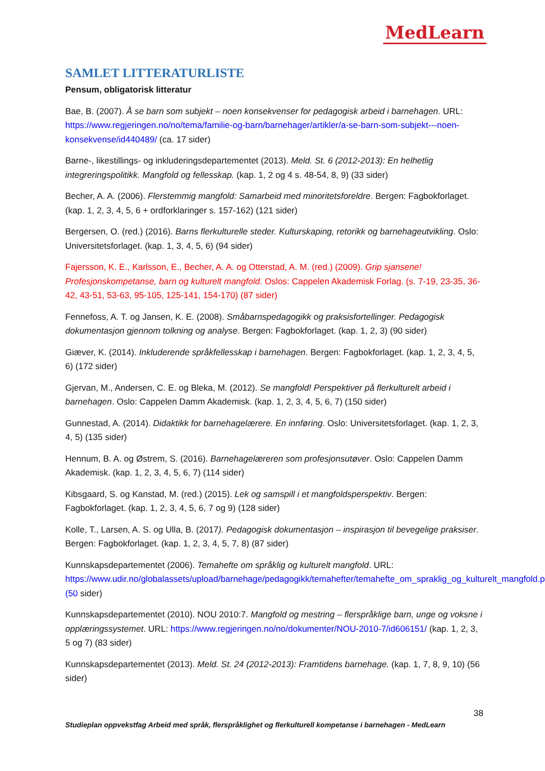MedLearn
SAMLET LITTERATURLISTE
Pensum, obligatorisk litteratur
Bae, B. (2007). Å se barn som subjekt – noen konsekvenser for pedagogisk arbeid i barnehagen. URL: https://www.regjeringen.no/no/tema/familie-og-barn/barnehager/artikler/a-se-barn-som-subjekt---noen-konsekvense/id440489/ (ca. 17 sider)
Barne-, likestillings- og inkluderingsdepartementet (2013). Meld. St. 6 (2012-2013): En helhetlig integreringspolitikk. Mangfold og fellesskap. (kap. 1, 2 og 4 s. 48-54, 8, 9) (33 sider)
Becher, A. A. (2006). Flerstemmig mangfold: Samarbeid med minoritetsforeldre. Bergen: Fagbokforlaget. (kap. 1, 2, 3, 4, 5, 6 + ordforklaringer s. 157-162) (121 sider)
Bergersen, O. (red.) (2016). Barns flerkulturelle steder. Kulturskaping, retorikk og barnehageutvikling. Oslo: Universitetsforlaget. (kap. 1, 3, 4, 5, 6) (94 sider)
Fajersson, K. E., Karlsson, E., Becher, A. A. og Otterstad, A. M. (red.) (2009). Grip sjansene! Profesjonskompetanse, barn og kulturelt mangfold. Oslos: Cappelen Akademisk Forlag. (s. 7-19, 23-35, 36-42, 43-51, 53-63, 95-105, 125-141, 154-170) (87 sider)
Fennefoss, A. T. og Jansen, K. E. (2008). Småbarnspedagogikk og praksisfortellinger. Pedagogisk dokumentasjon gjennom tolkning og analyse. Bergen: Fagbokforlaget. (kap. 1, 2, 3) (90 sider)
Giæver, K. (2014). Inkluderende språkfellesskap i barnehagen. Bergen: Fagbokforlaget. (kap. 1, 2, 3, 4, 5, 6) (172 sider)
Gjervan, M., Andersen, C. E. og Bleka, M. (2012). Se mangfold! Perspektiver på flerkulturelt arbeid i barnehagen. Oslo: Cappelen Damm Akademisk. (kap. 1, 2, 3, 4, 5, 6, 7) (150 sider)
Gunnestad, A. (2014). Didaktikk for barnehagelærere. En innføring. Oslo: Universitetsforlaget. (kap. 1, 2, 3, 4, 5) (135 sider)
Hennum, B. A. og Østrem, S. (2016). Barnehagelæreren som profesjonsutøver. Oslo: Cappelen Damm Akademisk. (kap. 1, 2, 3, 4, 5, 6, 7) (114 sider)
Kibsgaard, S. og Kanstad, M. (red.) (2015). Lek og samspill i et mangfoldsperspektiv. Bergen: Fagbokforlaget. (kap. 1, 2, 3, 4, 5, 6, 7 og 9) (128 sider)
Kolle, T., Larsen, A. S. og Ulla, B. (2017). Pedagogisk dokumentasjon – inspirasjon til bevegelige praksiser. Bergen: Fagbokforlaget. (kap. 1, 2, 3, 4, 5, 7, 8) (87 sider)
Kunnskapsdepartementet (2006). Temahefte om språklig og kulturelt mangfold. URL: https://www.udir.no/globalassets/upload/barnehage/pedagogikk/temahefter/temahefte_om_spraklig_og_kulturelt_mangfold.pdf (50 sider)
Kunnskapsdepartementet (2010). NOU 2010:7. Mangfold og mestring – flerspråklige barn, unge og voksne i opplæringssystemet. URL: https://www.regjeringen.no/no/dokumenter/NOU-2010-7/id606151/ (kap. 1, 2, 3, 5 og 7) (83 sider)
Kunnskapsdepartementet (2013). Meld. St. 24 (2012-2013): Framtidens barnehage. (kap. 1, 7, 8, 9, 10) (56 sider)
38
Studieplan oppvekstfag Arbeid med språk, flerspråklighet og flerkulturell kompetanse i barnehagen - MedLearn